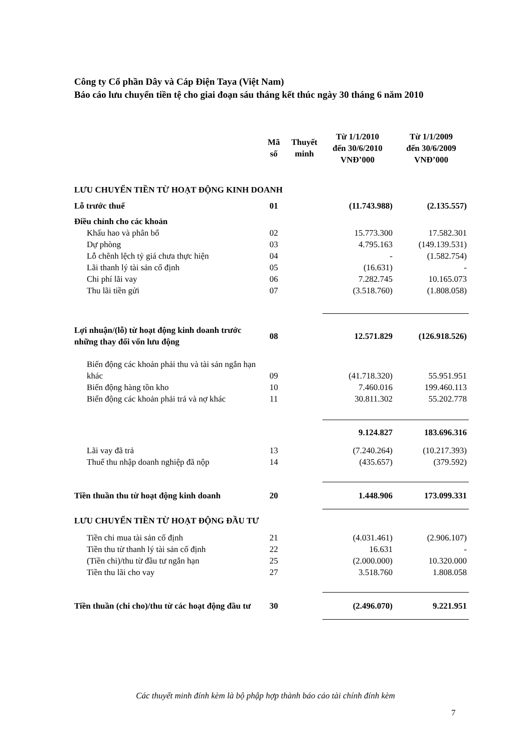Công ty Cổ phần Dây và Cáp Điện Taya (Việt Nam)
Báo cáo lưu chuyển tiền tệ cho giai đoạn sáu tháng kết thúc ngày 30 tháng 6 năm 2010
| | Mã số | Thuyết minh | Từ 1/1/2010 đến 30/6/2010 VNĐ’000 | Từ 1/1/2009 đến 30/6/2009 VNĐ’000 |
| --- | --- | --- | --- | --- |
| LƯU CHUYỂN TIỀN TỪ HOẠT ĐỘNG KINH DOANH | | | | |
| Lỗ trước thuế | 01 | | (11.743.988) | (2.135.557) |
| Điều chỉnh cho các khoản | | | | |
| Khấu hao và phân bổ | 02 | | 15.773.300 | 17.582.301 |
| Dự phòng | 03 | | 4.795.163 | (149.139.531) |
| Lỗ chênh lệch tỷ giá chưa thực hiện | 04 | | - | (1.582.754) |
| Lãi thanh lý tài sản cố định | 05 | | (16.631) | - |
| Chi phí lãi vay | 06 | | 7.282.745 | 10.165.073 |
| Thu lãi tiền gửi | 07 | | (3.518.760) | (1.808.058) |
| Lợi nhuận/(lỗ) từ hoạt động kinh doanh trước những thay đổi vốn lưu động | 08 | | 12.571.829 | (126.918.526) |
| Biến động các khoản phải thu và tài sản ngắn hạn khác | 09 | | (41.718.320) | 55.951.951 |
| Biến động hàng tồn kho | 10 | | 7.460.016 | 199.460.113 |
| Biến động các khoản phải trả và nợ khác | 11 | | 30.811.302 | 55.202.778 |
| | | | 9.124.827 | 183.696.316 |
| Lãi vay đã trả | 13 | | (7.240.264) | (10.217.393) |
| Thuế thu nhập doanh nghiệp đã nộp | 14 | | (435.657) | (379.592) |
| Tiền thuần thu từ hoạt động kinh doanh | 20 | | 1.448.906 | 173.099.331 |
| LƯU CHUYỂN TIỀN TỪ HOẠT ĐỘNG ĐẦU TƯ | | | | |
| Tiền chi mua tài sản cố định | 21 | | (4.031.461) | (2.906.107) |
| Tiền thu từ thanh lý tài sản cố định | 22 | | 16.631 | - |
| (Tiền chi)/thu từ đầu tư ngắn hạn | 25 | | (2.000.000) | 10.320.000 |
| Tiền thu lãi cho vay | 27 | | 3.518.760 | 1.808.058 |
| Tiền thuần (chi cho)/thu từ các hoạt động đầu tư | 30 | | (2.496.070) | 9.221.951 |
Các thuyết minh đính kèm là bộ phập hợp thành báo cáo tài chính đính kèm
7